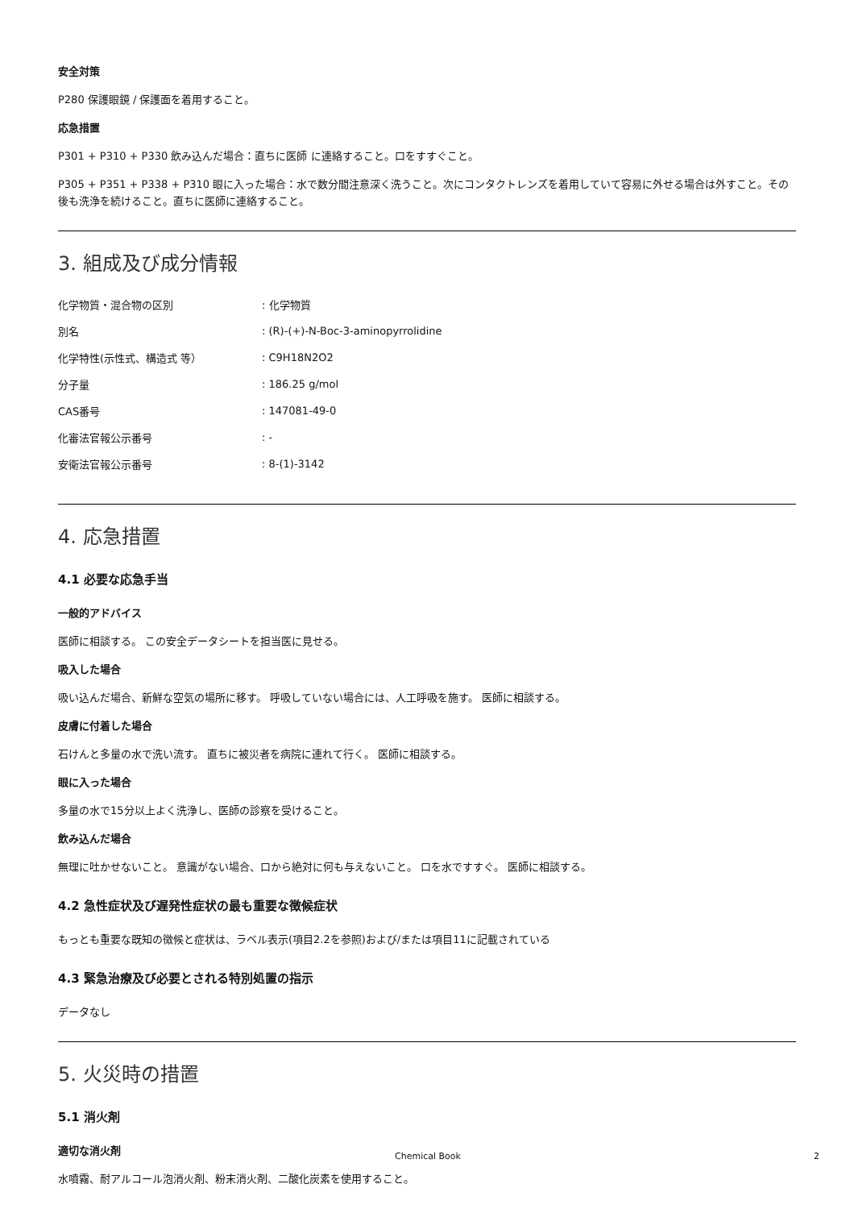安全対策
P280 保護眼鏡 / 保護面を着用すること。
応急措置
P301 + P310 + P330 飲み込んだ場合：直ちに医師 に連絡すること。口をすすぐこと。
P305 + P351 + P338 + P310 眼に入った場合：水で数分間注意深く洗うこと。次にコンタクトレンズを着用していて容易に外せる場合は外すこと。その後も洗浄を続けること。直ちに医師に連絡すること。
3. 組成及び成分情報
| 化学物質・混合物の区別 | : 化学物質 |
| 別名 | : (R)-(+)-N-Boc-3-aminopyrrolidine |
| 化学特性(示性式、構造式 等） | : C9H18N2O2 |
| 分子量 | : 186.25 g/mol |
| CAS番号 | : 147081-49-0 |
| 化審法官報公示番号 | : - |
| 安衛法官報公示番号 | : 8-(1)-3142 |
4. 応急措置
4.1 必要な応急手当
一般的アドバイス
医師に相談する。 この安全データシートを担当医に見せる。
吸入した場合
吸い込んだ場合、新鮮な空気の場所に移す。 呼吸していない場合には、人工呼吸を施す。 医師に相談する。
皮膚に付着した場合
石けんと多量の水で洗い流す。 直ちに被災者を病院に連れて行く。 医師に相談する。
眼に入った場合
多量の水で15分以上よく洗浄し、医師の診察を受けること。
飲み込んだ場合
無理に吐かせないこと。 意識がない場合、口から絶対に何も与えないこと。 口を水ですすぐ。 医師に相談する。
4.2 急性症状及び遅発性症状の最も重要な徴候症状
もっとも重要な既知の徴候と症状は、ラベル表示(項目2.2を参照)および/または項目11に記載されている
4.3 緊急治療及び必要とされる特別処置の指示
データなし
5. 火災時の措置
5.1 消火剤
適切な消火剤
水噴霧、耐アルコール泡消火剤、粉末消火剤、二酸化炭素を使用すること。
Chemical Book 2